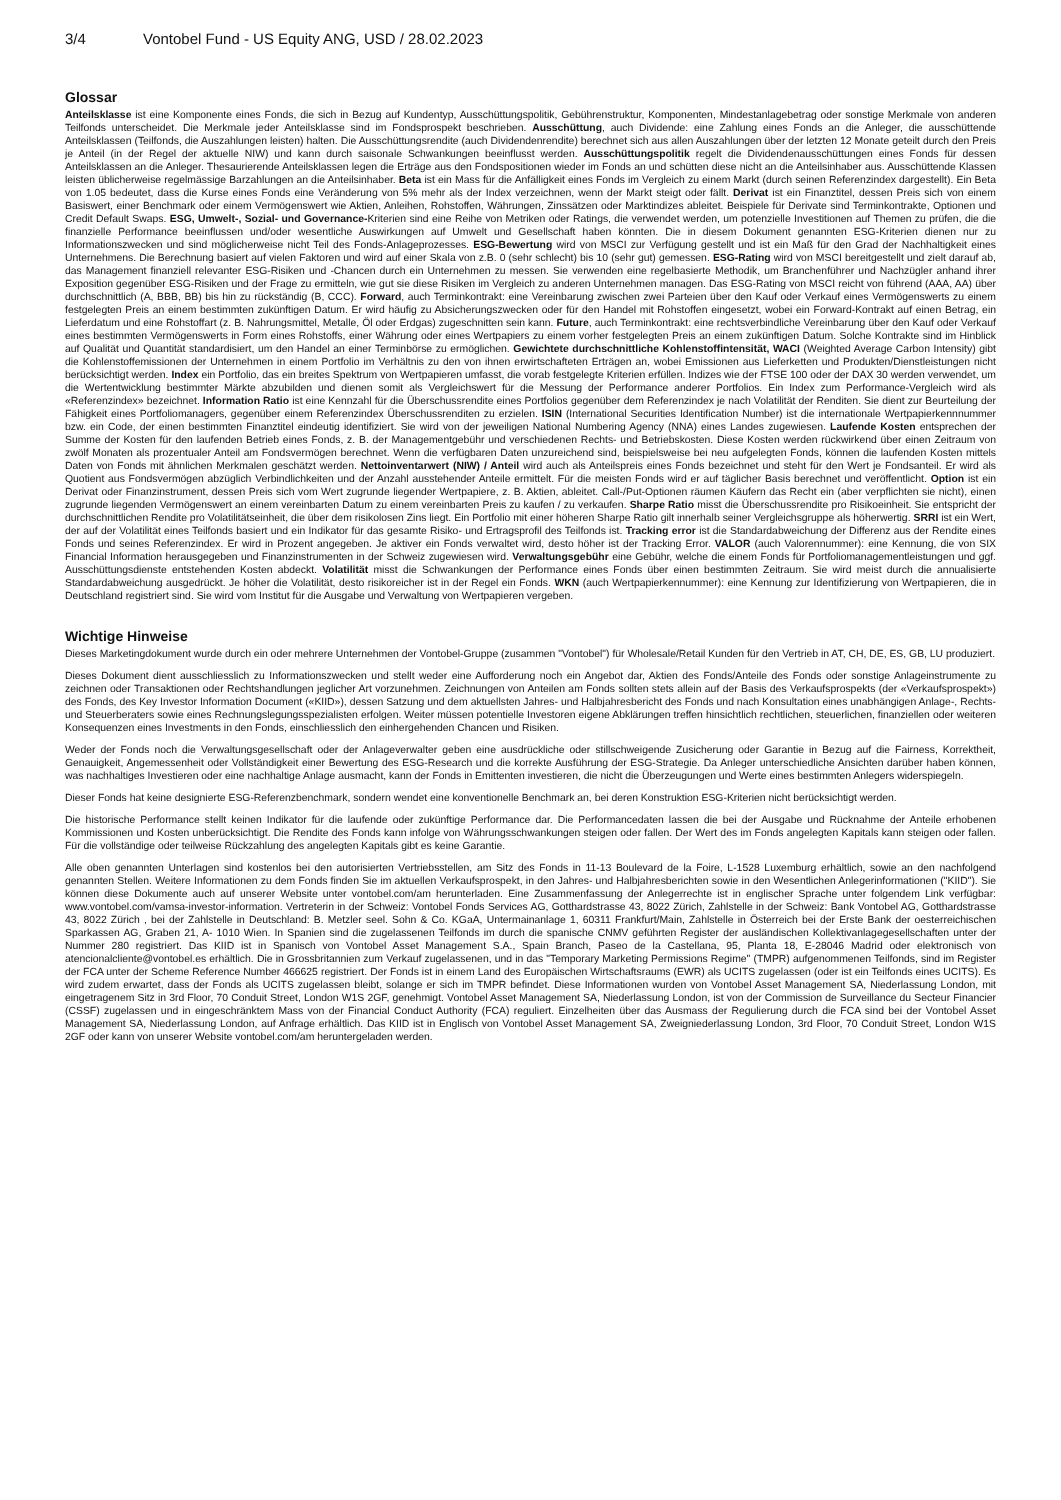3/4 Vontobel Fund - US Equity ANG, USD / 28.02.2023
Glossar
Anteilsklasse ist eine Komponente eines Fonds, die sich in Bezug auf Kundentyp, Ausschüttungspolitik, Gebührenstruktur, Komponenten, Mindestanlagebetrag oder sonstige Merkmale von anderen Teilfonds unterscheidet. Die Merkmale jeder Anteilsklasse sind im Fondsprospekt beschrieben. Ausschüttung, auch Dividende: eine Zahlung eines Fonds an die Anleger, die ausschüttende Anteilsklassen (Teilfonds, die Auszahlungen leisten) halten. Die Ausschüttungsrendite (auch Dividendenrendite) berechnet sich aus allen Auszahlungen über der letzten 12 Monate geteilt durch den Preis je Anteil (in der Regel der aktuelle NIW) und kann durch saisonale Schwankungen beeinflusst werden. Ausschüttungspolitik regelt die Dividendenausschüttungen eines Fonds für dessen Anteilsklassen an die Anleger. Thesaurierende Anteilsklassen legen die Erträge aus den Fondspositionen wieder im Fonds an und schütten diese nicht an die Anteilsinhaber aus. Ausschüttende Klassen leisten üblicherweise regelmässige Barzahlungen an die Anteilsinhaber. Beta ist ein Mass für die Anfälligkeit eines Fonds im Vergleich zu einem Markt (durch seinen Referenzindex dargestellt). Ein Beta von 1.05 bedeutet, dass die Kurse eines Fonds eine Veränderung von 5% mehr als der Index verzeichnen, wenn der Markt steigt oder fällt. Derivat ist ein Finanztitel, dessen Preis sich von einem Basiswert, einer Benchmark oder einem Vermögenswert wie Aktien, Anleihen, Rohstoffen, Währungen, Zinssätzen oder Marktindizes ableitet. Beispiele für Derivate sind Terminkontrakte, Optionen und Credit Default Swaps. ESG, Umwelt-, Sozial- und Governance-Kriterien sind eine Reihe von Metriken oder Ratings, die verwendet werden, um potenzielle Investitionen auf Themen zu prüfen, die die finanzielle Performance beeinflussen und/oder wesentliche Auswirkungen auf Umwelt und Gesellschaft haben könnten. Die in diesem Dokument genannten ESG-Kriterien dienen nur zu Informationszwecken und sind möglicherweise nicht Teil des Fonds-Anlageprozesses. ESG-Bewertung wird von MSCI zur Verfügung gestellt und ist ein Maß für den Grad der Nachhaltigkeit eines Unternehmens. Die Berechnung basiert auf vielen Faktoren und wird auf einer Skala von z.B. 0 (sehr schlecht) bis 10 (sehr gut) gemessen. ESG-Rating wird von MSCI bereitgestellt und zielt darauf ab, das Management finanziell relevanter ESG-Risiken und -Chancen durch ein Unternehmen zu messen. Sie verwenden eine regelbasierte Methodik, um Branchenführer und Nachzügler anhand ihrer Exposition gegenüber ESG-Risiken und der Frage zu ermitteln, wie gut sie diese Risiken im Vergleich zu anderen Unternehmen managen. Das ESG-Rating von MSCI reicht von führend (AAA, AA) über durchschnittlich (A, BBB, BB) bis hin zu rückständig (B, CCC). Forward, auch Terminkontrakt: eine Vereinbarung zwischen zwei Parteien über den Kauf oder Verkauf eines Vermögenswerts zu einem festgelegten Preis an einem bestimmten zukünftigen Datum. Er wird häufig zu Absicherungszwecken oder für den Handel mit Rohstoffen eingesetzt, wobei ein Forward-Kontrakt auf einen Betrag, ein Lieferdatum und eine Rohstoffart (z. B. Nahrungsmittel, Metalle, Öl oder Erdgas) zugeschnitten sein kann. Future, auch Terminkontrakt: eine rechtsverbindliche Vereinbarung über den Kauf oder Verkauf eines bestimmten Vermögenswerts in Form eines Rohstoffs, einer Währung oder eines Wertpapiers zu einem vorher festgelegten Preis an einem zukünftigen Datum. Solche Kontrakte sind im Hinblick auf Qualität und Quantität standardisiert, um den Handel an einer Terminbörse zu ermöglichen. Gewichtete durchschnittliche Kohlenstoffintensität, WACI (Weighted Average Carbon Intensity) gibt die Kohlenstoffemissionen der Unternehmen in einem Portfolio im Verhältnis zu den von ihnen erwirtschafteten Erträgen an, wobei Emissionen aus Lieferketten und Produkten/Dienstleistungen nicht berücksichtigt werden. Index ein Portfolio, das ein breites Spektrum von Wertpapieren umfasst, die vorab festgelegte Kriterien erfüllen. Indizes wie der FTSE 100 oder der DAX 30 werden verwendet, um die Wertentwicklung bestimmter Märkte abzubilden und dienen somit als Vergleichswert für die Messung der Performance anderer Portfolios. Ein Index zum Performance-Vergleich wird als «Referenzindex» bezeichnet. Information Ratio ist eine Kennzahl für die Überschussrendite eines Portfolios gegenüber dem Referenzindex je nach Volatilität der Renditen. Sie dient zur Beurteilung der Fähigkeit eines Portfoliomanagers, gegenüber einem Referenzindex Überschussrenditen zu erzielen. ISIN (International Securities Identification Number) ist die internationale Wertpapierkennnummer bzw. ein Code, der einen bestimmten Finanztitel eindeutig identifiziert. Sie wird von der jeweiligen National Numbering Agency (NNA) eines Landes zugewiesen. Laufende Kosten entsprechen der Summe der Kosten für den laufenden Betrieb eines Fonds, z. B. der Managementgebühr und verschiedenen Rechts- und Betriebskosten. Diese Kosten werden rückwirkend über einen Zeitraum von zwölf Monaten als prozentualer Anteil am Fondsvermögen berechnet. Wenn die verfügbaren Daten unzureichend sind, beispielsweise bei neu aufgelegten Fonds, können die laufenden Kosten mittels Daten von Fonds mit ähnlichen Merkmalen geschätzt werden. Nettoinventarwert (NIW) / Anteil wird auch als Anteilspreis eines Fonds bezeichnet und steht für den Wert je Fondsanteil. Er wird als Quotient aus Fondsvermögen abzüglich Verbindlichkeiten und der Anzahl ausstehender Anteile ermittelt. Für die meisten Fonds wird er auf täglicher Basis berechnet und veröffentlicht. Option ist ein Derivat oder Finanzinstrument, dessen Preis sich vom Wert zugrunde liegender Wertpapiere, z. B. Aktien, ableitet. Call-/Put-Optionen räumen Käufern das Recht ein (aber verpflichten sie nicht), einen zugrunde liegenden Vermögenswert an einem vereinbarten Datum zu einem vereinbarten Preis zu kaufen / zu verkaufen. Sharpe Ratio misst die Überschussrendite pro Risikoeinheit. Sie entspricht der durchschnittlichen Rendite pro Volatilitätseinheit, die über dem risikolosen Zins liegt. Ein Portfolio mit einer höheren Sharpe Ratio gilt innerhalb seiner Vergleichsgruppe als höherwertig. SRRI ist ein Wert, der auf der Volatilität eines Teilfonds basiert und ein Indikator für das gesamte Risiko- und Ertragsprofil des Teilfonds ist. Tracking error ist die Standardabweichung der Differenz aus der Rendite eines Fonds und seines Referenzindex. Er wird in Prozent angegeben. Je aktiver ein Fonds verwaltet wird, desto höher ist der Tracking Error. VALOR (auch Valorennummer): eine Kennung, die von SIX Financial Information herausgegeben und Finanzinstrumenten in der Schweiz zugewiesen wird. Verwaltungsgebühr eine Gebühr, welche die einem Fonds für Portfoliomanagementleistungen und ggf. Ausschüttungsdienste entstehenden Kosten abdeckt. Volatilität misst die Schwankungen der Performance eines Fonds über einen bestimmten Zeitraum. Sie wird meist durch die annualisierte Standardabweichung ausgedrückt. Je höher die Volatilität, desto risikoreicher ist in der Regel ein Fonds. WKN (auch Wertpapierkennummer): eine Kennung zur Identifizierung von Wertpapieren, die in Deutschland registriert sind. Sie wird vom Institut für die Ausgabe und Verwaltung von Wertpapieren vergeben.
Wichtige Hinweise
Dieses Marketingdokument wurde durch ein oder mehrere Unternehmen der Vontobel-Gruppe (zusammen "Vontobel") für Wholesale/Retail Kunden für den Vertrieb in AT, CH, DE, ES, GB, LU produziert.
Dieses Dokument dient ausschliesslich zu Informationszwecken und stellt weder eine Aufforderung noch ein Angebot dar, Aktien des Fonds/Anteile des Fonds oder sonstige Anlageinstrumente zu zeichnen oder Transaktionen oder Rechtshandlungen jeglicher Art vorzunehmen. Zeichnungen von Anteilen am Fonds sollten stets allein auf der Basis des Verkaufsprospekts (der «Verkaufsprospekt») des Fonds, des Key Investor Information Document («KIID»), dessen Satzung und dem aktuellsten Jahres- und Halbjahresbericht des Fonds und nach Konsultation eines unabhängigen Anlage-, Rechts- und Steuerberaters sowie eines Rechnungslegungsspezialisten erfolgen. Weiter müssen potentielle Investoren eigene Abklärungen treffen hinsichtlich rechtlichen, steuerlichen, finanziellen oder weiteren Konsequenzen eines Investments in den Fonds, einschliesslich den einhergehenden Chancen und Risiken.
Weder der Fonds noch die Verwaltungsgesellschaft oder der Anlageverwalter geben eine ausdrückliche oder stillschweigende Zusicherung oder Garantie in Bezug auf die Fairness, Korrektheit, Genauigkeit, Angemessenheit oder Vollständigkeit einer Bewertung des ESG-Research und die korrekte Ausführung der ESG-Strategie. Da Anleger unterschiedliche Ansichten darüber haben können, was nachhaltiges Investieren oder eine nachhaltige Anlage ausmacht, kann der Fonds in Emittenten investieren, die nicht die Überzeugungen und Werte eines bestimmten Anlegers widerspiegeln.
Dieser Fonds hat keine designierte ESG-Referenzbenchmark, sondern wendet eine konventionelle Benchmark an, bei deren Konstruktion ESG-Kriterien nicht berücksichtigt werden.
Die historische Performance stellt keinen Indikator für die laufende oder zukünftige Performance dar. Die Performancedaten lassen die bei der Ausgabe und Rücknahme der Anteile erhobenen Kommissionen und Kosten unberücksichtigt. Die Rendite des Fonds kann infolge von Währungsschwankungen steigen oder fallen. Der Wert des im Fonds angelegten Kapitals kann steigen oder fallen. Für die vollständige oder teilweise Rückzahlung des angelegten Kapitals gibt es keine Garantie.
Alle oben genannten Unterlagen sind kostenlos bei den autorisierten Vertriebsstellen, am Sitz des Fonds in 11-13 Boulevard de la Foire, L-1528 Luxemburg erhältlich, sowie an den nachfolgend genannten Stellen. Weitere Informationen zu dem Fonds finden Sie im aktuellen Verkaufsprospekt, in den Jahres- und Halbjahresberichten sowie in den Wesentlichen Anlegerinformationen ("KIID"). Sie können diese Dokumente auch auf unserer Website unter vontobel.com/am herunterladen. Eine Zusammenfassung der Anlegerrechte ist in englischer Sprache unter folgendem Link verfügbar: www.vontobel.com/vamsa-investor-information. Vertreterin in der Schweiz: Vontobel Fonds Services AG, Gotthardstrasse 43, 8022 Zürich, Zahlstelle in der Schweiz: Bank Vontobel AG, Gotthardstrasse 43, 8022 Zürich , bei der Zahlstelle in Deutschland: B. Metzler seel. Sohn & Co. KGaA, Untermainanlage 1, 60311 Frankfurt/Main, Zahlstelle in Österreich bei der Erste Bank der oesterreichischen Sparkassen AG, Graben 21, A- 1010 Wien. In Spanien sind die zugelassenen Teilfonds im durch die spanische CNMV geführten Register der ausländischen Kollektivanlagegesellschaften unter der Nummer 280 registriert. Das KIID ist in Spanisch von Vontobel Asset Management S.A., Spain Branch, Paseo de la Castellana, 95, Planta 18, E-28046 Madrid oder elektronisch von atencionalcliente@vontobel.es erhältlich. Die in Grossbritannien zum Verkauf zugelassenen, und in das "Temporary Marketing Permissions Regime" (TMPR) aufgenommenen Teilfonds, sind im Register der FCA unter der Scheme Reference Number 466625 registriert. Der Fonds ist in einem Land des Europäischen Wirtschaftsraums (EWR) als UCITS zugelassen (oder ist ein Teilfonds eines UCITS). Es wird zudem erwartet, dass der Fonds als UCITS zugelassen bleibt, solange er sich im TMPR befindet. Diese Informationen wurden von Vontobel Asset Management SA, Niederlassung London, mit eingetragenem Sitz in 3rd Floor, 70 Conduit Street, London W1S 2GF, genehmigt. Vontobel Asset Management SA, Niederlassung London, ist von der Commission de Surveillance du Secteur Financier (CSSF) zugelassen und in eingeschränktem Mass von der Financial Conduct Authority (FCA) reguliert. Einzelheiten über das Ausmass der Regulierung durch die FCA sind bei der Vontobel Asset Management SA, Niederlassung London, auf Anfrage erhältlich. Das KIID ist in Englisch von Vontobel Asset Management SA, Zweigniederlassung London, 3rd Floor, 70 Conduit Street, London W1S 2GF oder kann von unserer Website vontobel.com/am heruntergeladen werden.